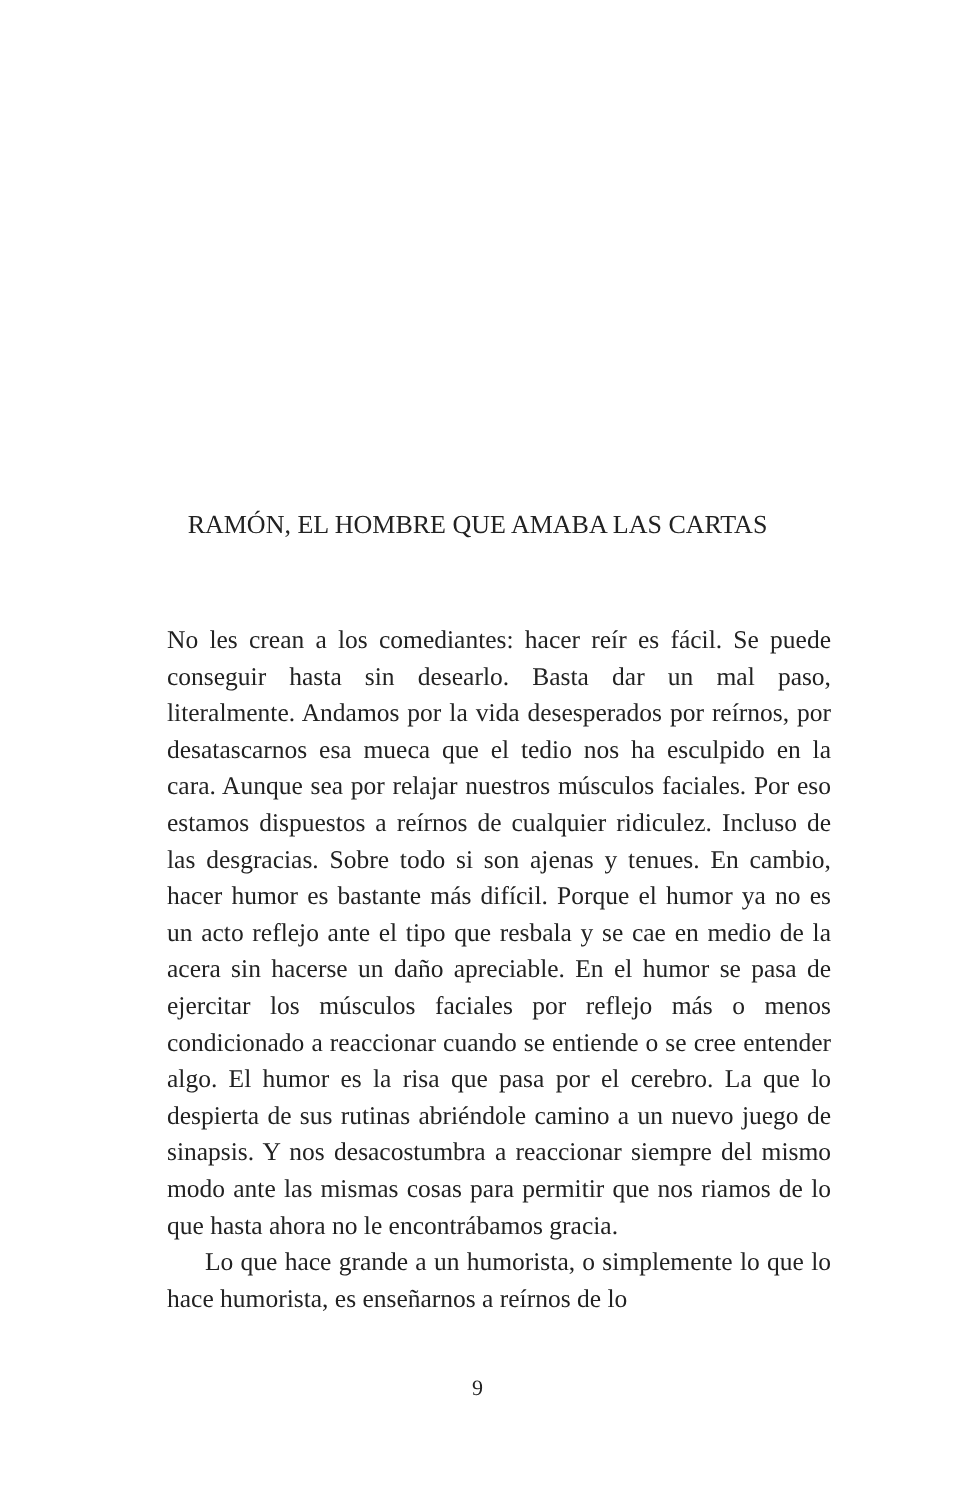RAMÓN, EL HOMBRE QUE AMABA LAS CARTAS
No les crean a los comediantes: hacer reír es fácil. Se puede conseguir hasta sin desearlo. Basta dar un mal paso, literalmente. Andamos por la vida desesperados por reírnos, por desatascarnos esa mueca que el tedio nos ha esculpido en la cara. Aunque sea por relajar nuestros músculos faciales. Por eso estamos dispuestos a reírnos de cualquier ridiculez. Incluso de las desgracias. Sobre todo si son ajenas y tenues. En cambio, hacer humor es bastante más difícil. Porque el humor ya no es un acto reflejo ante el tipo que resbala y se cae en medio de la acera sin hacerse un daño apreciable. En el humor se pasa de ejercitar los músculos faciales por reflejo más o menos condicionado a reaccionar cuando se entiende o se cree entender algo. El humor es la risa que pasa por el cerebro. La que lo despierta de sus rutinas abriéndole camino a un nuevo juego de sinapsis. Y nos desacostumbra a reaccionar siempre del mismo modo ante las mismas cosas para permitir que nos riamos de lo que hasta ahora no le encontrábamos gracia.
Lo que hace grande a un humorista, o simplemente lo que lo hace humorista, es enseñarnos a reírnos de lo
9